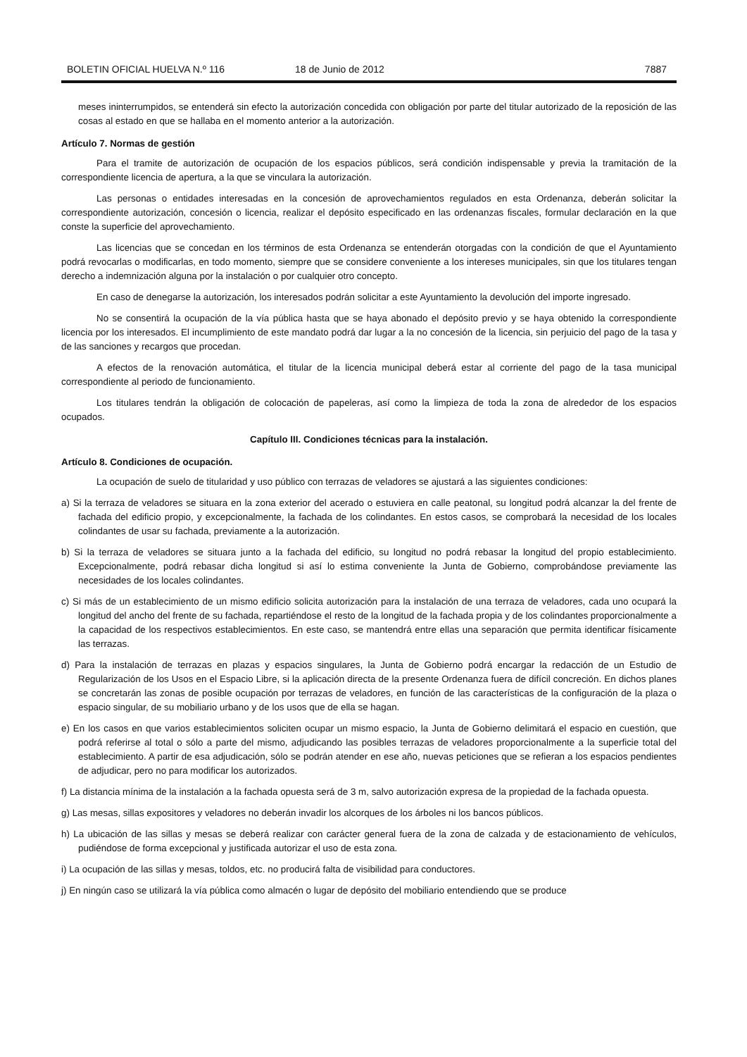BOLETIN OFICIAL HUELVA N.º 116 18 de Junio de 2012 7887
meses ininterrumpidos, se entenderá sin efecto la autorización concedida con obligación por parte del titular autorizado de la reposición de las cosas al estado en que se hallaba en el momento anterior a la autorización.
Artículo 7. Normas de gestión
Para el tramite de autorización de ocupación de los espacios públicos, será condición indispensable y previa la tramitación de la correspondiente licencia de apertura, a la que se vinculara la autorización.
Las personas o entidades interesadas en la concesión de aprovechamientos regulados en esta Ordenanza, deberán solicitar la correspondiente autorización, concesión o licencia, realizar el depósito especificado en las ordenanzas fiscales, formular declaración en la que conste la superficie del aprovechamiento.
Las licencias que se concedan en los términos de esta Ordenanza se entenderán otorgadas con la condición de que el Ayuntamiento podrá revocarlas o modificarlas, en todo momento, siempre que se considere conveniente a los intereses municipales, sin que los titulares tengan derecho a indemnización alguna por la instalación o por cualquier otro concepto.
En caso de denegarse la autorización, los interesados podrán solicitar a este Ayuntamiento la devolución del importe ingresado.
No se consentirá la ocupación de la vía pública hasta que se haya abonado el depósito previo y se haya obtenido la correspondiente licencia por los interesados. El incumplimiento de este mandato podrá dar lugar a la no concesión de la licencia, sin perjuicio del pago de la tasa y de las sanciones y recargos que procedan.
A efectos de la renovación automática, el titular de la licencia municipal deberá estar al corriente del pago de la tasa municipal correspondiente al periodo de funcionamiento.
Los titulares tendrán la obligación de colocación de papeleras, así como la limpieza de toda la zona de alrededor de los espacios ocupados.
Capítulo III. Condiciones técnicas para la instalación.
Artículo 8. Condiciones de ocupación.
La ocupación de suelo de titularidad y uso público con terrazas de veladores se ajustará a las siguientes condiciones:
a) Si la terraza de veladores se situara en la zona exterior del acerado o estuviera en calle peatonal, su longitud podrá alcanzar la del frente de fachada del edificio propio, y excepcionalmente, la fachada de los colindantes. En estos casos, se comprobará la necesidad de los locales colindantes de usar su fachada, previamente a la autorización.
b) Si la terraza de veladores se situara junto a la fachada del edificio, su longitud no podrá rebasar la longitud del propio establecimiento. Excepcionalmente, podrá rebasar dicha longitud si así lo estima conveniente la Junta de Gobierno, comprobándose previamente las necesidades de los locales colindantes.
c) Si más de un establecimiento de un mismo edificio solicita autorización para la instalación de una terraza de veladores, cada uno ocupará la longitud del ancho del frente de su fachada, repartiéndose el resto de la longitud de la fachada propia y de los colindantes proporcionalmente a la capacidad de los respectivos establecimientos. En este caso, se mantendrá entre ellas una separación que permita identificar físicamente las terrazas.
d) Para la instalación de terrazas en plazas y espacios singulares, la Junta de Gobierno podrá encargar la redacción de un Estudio de Regularización de los Usos en el Espacio Libre, si la aplicación directa de la presente Ordenanza fuera de difícil concreción. En dichos planes se concretarán las zonas de posible ocupación por terrazas de veladores, en función de las características de la configuración de la plaza o espacio singular, de su mobiliario urbano y de los usos que de ella se hagan.
e) En los casos en que varios establecimientos soliciten ocupar un mismo espacio, la Junta de Gobierno delimitará el espacio en cuestión, que podrá referirse al total o sólo a parte del mismo, adjudicando las posibles terrazas de veladores proporcionalmente a la superficie total del establecimiento. A partir de esa adjudicación, sólo se podrán atender en ese año, nuevas peticiones que se refieran a los espacios pendientes de adjudicar, pero no para modificar los autorizados.
f) La distancia mínima de la instalación a la fachada opuesta será de 3 m, salvo autorización expresa de la propiedad de la fachada opuesta.
g) Las mesas, sillas expositores y veladores no deberán invadir los alcorques de los árboles ni los bancos públicos.
h) La ubicación de las sillas y mesas se deberá realizar con carácter general fuera de la zona de calzada y de estacionamiento de vehículos, pudiéndose de forma excepcional y justificada autorizar el uso de esta zona.
i) La ocupación de las sillas y mesas, toldos, etc. no producirá falta de visibilidad para conductores.
j) En ningún caso se utilizará la vía pública como almacén o lugar de depósito del mobiliario entendiendo que se produce